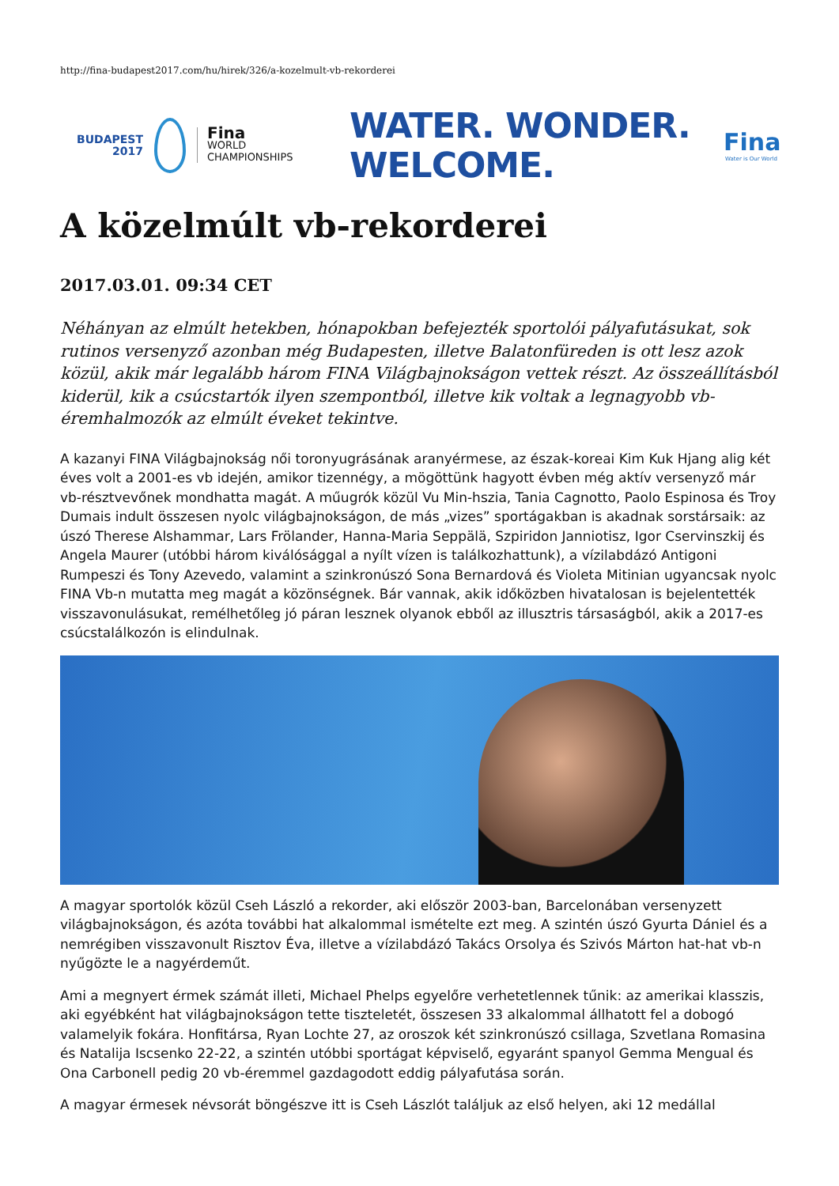http://fina-budapest2017.com/hu/hirek/326/a-kozelmult-vb-rekorderei
BUDAPEST
2017
Fina
WORLD
CHAMPIONSHIPS
WATER. WONDER.
WELCOME.
Fina
Water is Our World
A közelmúlt vb-rekorderei
2017.03.01. 09:34 CET
Néhányan az elmúlt hetekben, hónapokban befejezték sportolói pályafutásukat, sok rutinos versenyző azonban még Budapesten, illetve Balatonfüreden is ott lesz azok közül, akik már legalább három FINA Világbajnokságon vettek részt. Az összeállításból kiderül, kik a csúcstartók ilyen szempontból, illetve kik voltak a legnagyobb vb-éremhalmozók az elmúlt éveket tekintve.
A kazanyi FINA Világbajnokság női toronyugrásának aranyérmese, az észak-koreai Kim Kuk Hjang alig két éves volt a 2001-es vb idején, amikor tizennégy, a mögöttünk hagyott évben még aktív versenyző már vb-résztvevőnek mondhatta magát. A műugrók közül Vu Min-hszia, Tania Cagnotto, Paolo Espinosa és Troy Dumais indult összesen nyolc világbajnokságon, de más „vizes” sportágakban is akadnak sorstársaik: az úszó Therese Alshammar, Lars Frölander, Hanna-Maria Seppälä, Szpiridon Janniotisz, Igor Cservinszkij és Angela Maurer (utóbbi három kiválósággal a nyílt vízen is találkozhattunk), a vízilabdázó Antigoni Rumpeszi és Tony Azevedo, valamint a szinkronúszó Sona Bernardová és Violeta Mitinian ugyancsak nyolc FINA Vb-n mutatta meg magát a közönségnek. Bár vannak, akik időközben hivatalosan is bejelentették visszavonulásukat, remélhetőleg jó páran lesznek olyanok ebből az illusztris társaságból, akik a 2017-es csúcstalálkozón is elindulnak.
A magyar sportolók közül Cseh László a rekorder, aki először 2003-ban, Barcelonában versenyzett világbajnokságon, és azóta további hat alkalommal ismételte ezt meg. A szintén úszó Gyurta Dániel és a nemrégiben visszavonult Risztov Éva, illetve a vízilabdázó Takács Orsolya és Szivós Márton hat-hat vb-n nyűgözte le a nagyérdeműt.
Ami a megnyert érmek számát illeti, Michael Phelps egyelőre verhetetlennek tűnik: az amerikai klasszis, aki egyébként hat világbajnokságon tette tiszteletét, összesen 33 alkalommal állhatott fel a dobogó valamelyik fokára. Honfitársa, Ryan Lochte 27, az oroszok két szinkronúszó csillaga, Szvetlana Romasina és Natalija Iscsenko 22-22, a szintén utóbbi sportágat képviselő, egyaránt spanyol Gemma Mengual és Ona Carbonell pedig 20 vb-éremmel gazdagodott eddig pályafutása során.
A magyar érmesek névsorát böngészve itt is Cseh Lászlót találjuk az első helyen, aki 12 medállal